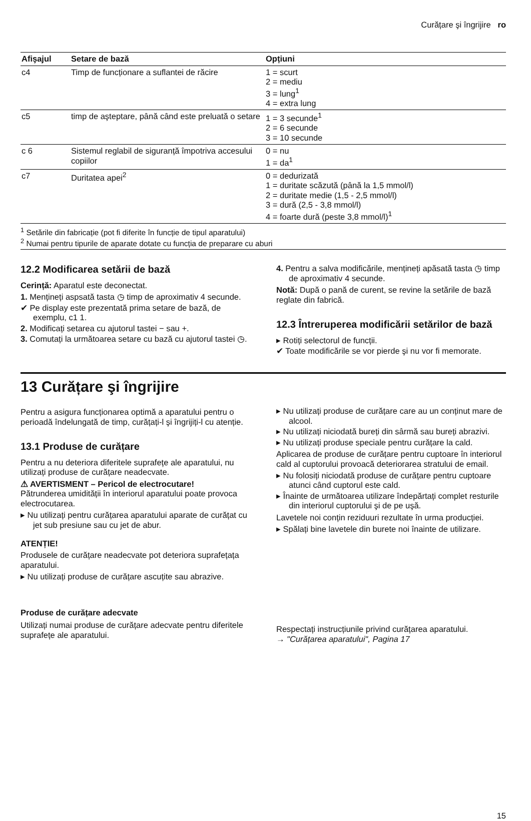Curățare şi îngrijire ro
| Afişajul | Setare de bază | Opțiuni |
| --- | --- | --- |
| c4 | Timp de funcționare a suflantei de răcire | 1 = scurt 2 = mediu 3 = lung<sup>1</sup> 4 = extra lung |
| c5 | timp de aşteptare, până când este preluată o setare | 1 = 3 secunde<sup>1</sup> 2 = 6 secunde 3 = 10 secunde |
| c 6 | Sistemul reglabil de siguranță împotriva accesului copiilor | 0 = nu 1 = da<sup>1</sup> |
| c7 | Duritatea apei<sup>2</sup> | 0 = dedurizată 1 = duritate scăzută (până la 1,5 mmol/l) 2 = duritate medie (1,5 - 2,5 mmol/l) 3 = dură (2,5 - 3,8 mmol/l) 4 = foarte dură (peste 3,8 mmol/l)<sup>1</sup> |
<sup>1</sup> Setările din fabricație (pot fi diferite în funcție de tipul aparatului)
<sup>2</sup> Numai pentru tipurile de aparate dotate cu funcția de preparare cu aburi
12.2 Modificarea setării de bază
Cerință: Aparatul este deconectat.
1. Mențineți aspsată tasta ◷ timp de aproximativ 4 secunde.
✔ Pe display este prezentată prima setare de bază, de exemplu, c1 1.
2. Modificați setarea cu ajutorul tastei − sau +.
3. Comutați la următoarea setare cu bază cu ajutorul tastei ◷.
4. Pentru a salva modificările, mențineți apăsată tasta ◷ timp de aproximativ 4 secunde.
Notă: După o pană de curent, se revine la setările de bază reglate din fabrică.
12.3 Întreruperea modificării setărilor de bază
▸ Rotiți selectorul de funcții.
✔ Toate modificările se vor pierde şi nu vor fi memorate.
13 Curățare şi îngrijire
Pentru a asigura funcționarea optimă a aparatului pentru o perioadă îndelungată de timp, curățați-l şi îngrijiți-l cu atenție.
13.1 Produse de curățare
Pentru a nu deteriora diferitele suprafețe ale aparatului, nu utilizați produse de curățare neadecvate.
⚠ AVERTISMENT – Pericol de electrocutare!
Pătrunderea umidității în interiorul aparatului poate provoca electrocutarea.
▸ Nu utilizați pentru curățarea aparatului aparate de curățat cu jet sub presiune sau cu jet de abur.
ATENȚIE!
Produsele de curățare neadecvate pot deteriora suprafețața aparatului.
▸ Nu utilizați produse de curățare ascuțite sau abrazive.
▸ Nu utilizați produse de curățare care au un conținut mare de alcool.
▸ Nu utilizați niciodată bureți din sârmă sau bureți abrazivi.
▸ Nu utilizați produse speciale pentru curățare la cald.
Aplicarea de produse de curățare pentru cuptoare în interiorul cald al cuptorului provoacă deteriorarea stratului de email.
▸ Nu folosiți niciodată produse de curățare pentru cuptoare atunci când cuptorul este cald.
▸ Înainte de următoarea utilizare îndepărtați complet resturile din interiorul cuptorului şi de pe uşă.
Lavetele noi conțin reziduuri rezultate în urma producției.
▸ Spălați bine lavetele din burete noi înainte de utilizare.
Produse de curățare adecvate
Utilizați numai produse de curățare adecvate pentru diferitele suprafețe ale aparatului.
Respectați instrucțiunile privind curățarea aparatului.
→ "Curățarea aparatului", Pagina 17
15